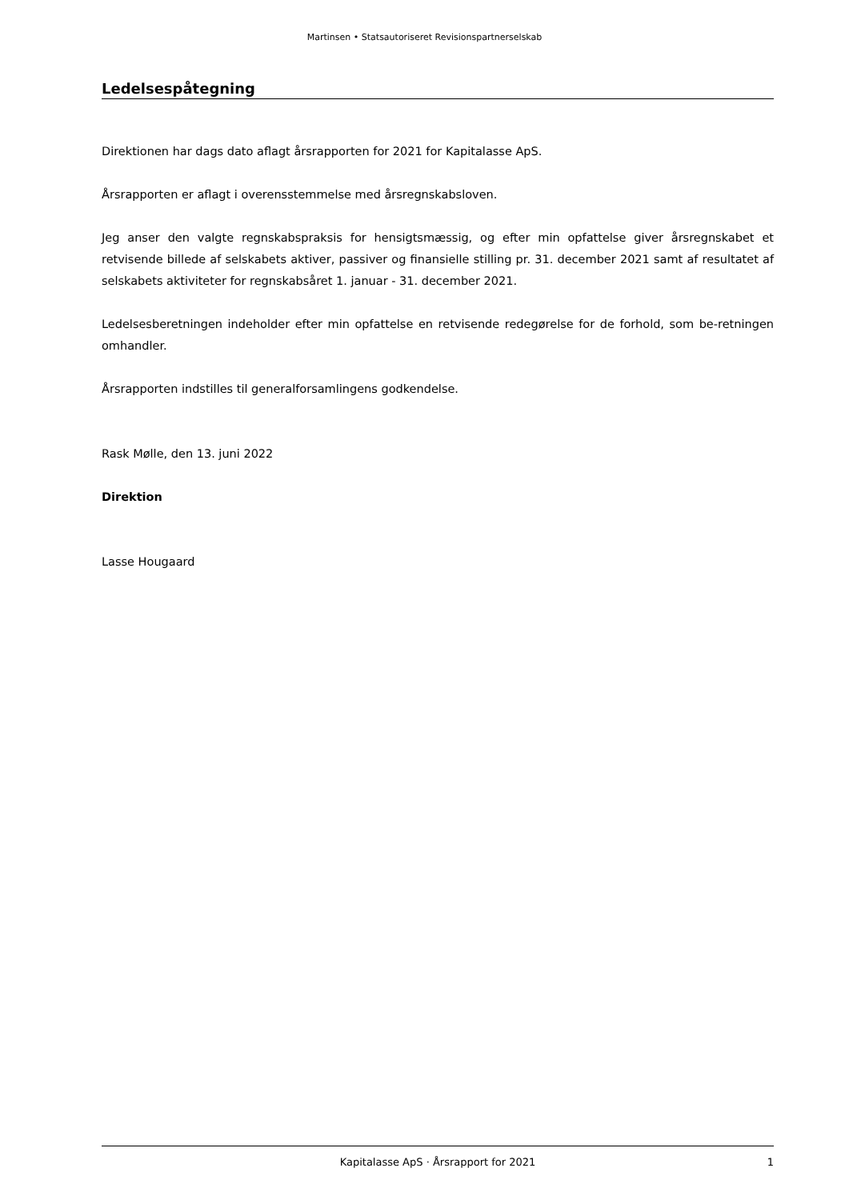Martinsen • Statsautoriseret Revisionspartnerselskab
Ledelsespåtegning
Direktionen har dags dato aflagt årsrapporten for 2021 for Kapitalasse ApS.
Årsrapporten er aflagt i overensstemmelse med årsregnskabsloven.
Jeg anser den valgte regnskabspraksis for hensigtsmæssig, og efter min opfattelse giver årsregnskabet et retvisende billede af selskabets aktiver, passiver og finansielle stilling pr. 31. december 2021 samt af resultatet af selskabets aktiviteter for regnskabsåret 1. januar - 31. december 2021.
Ledelsesberetningen indeholder efter min opfattelse en retvisende redegørelse for de forhold, som be-retningen omhandler.
Årsrapporten indstilles til generalforsamlingens godkendelse.
Rask Mølle, den 13. juni 2022
Direktion
Lasse Hougaard
Kapitalasse ApS · Årsrapport for 2021 1